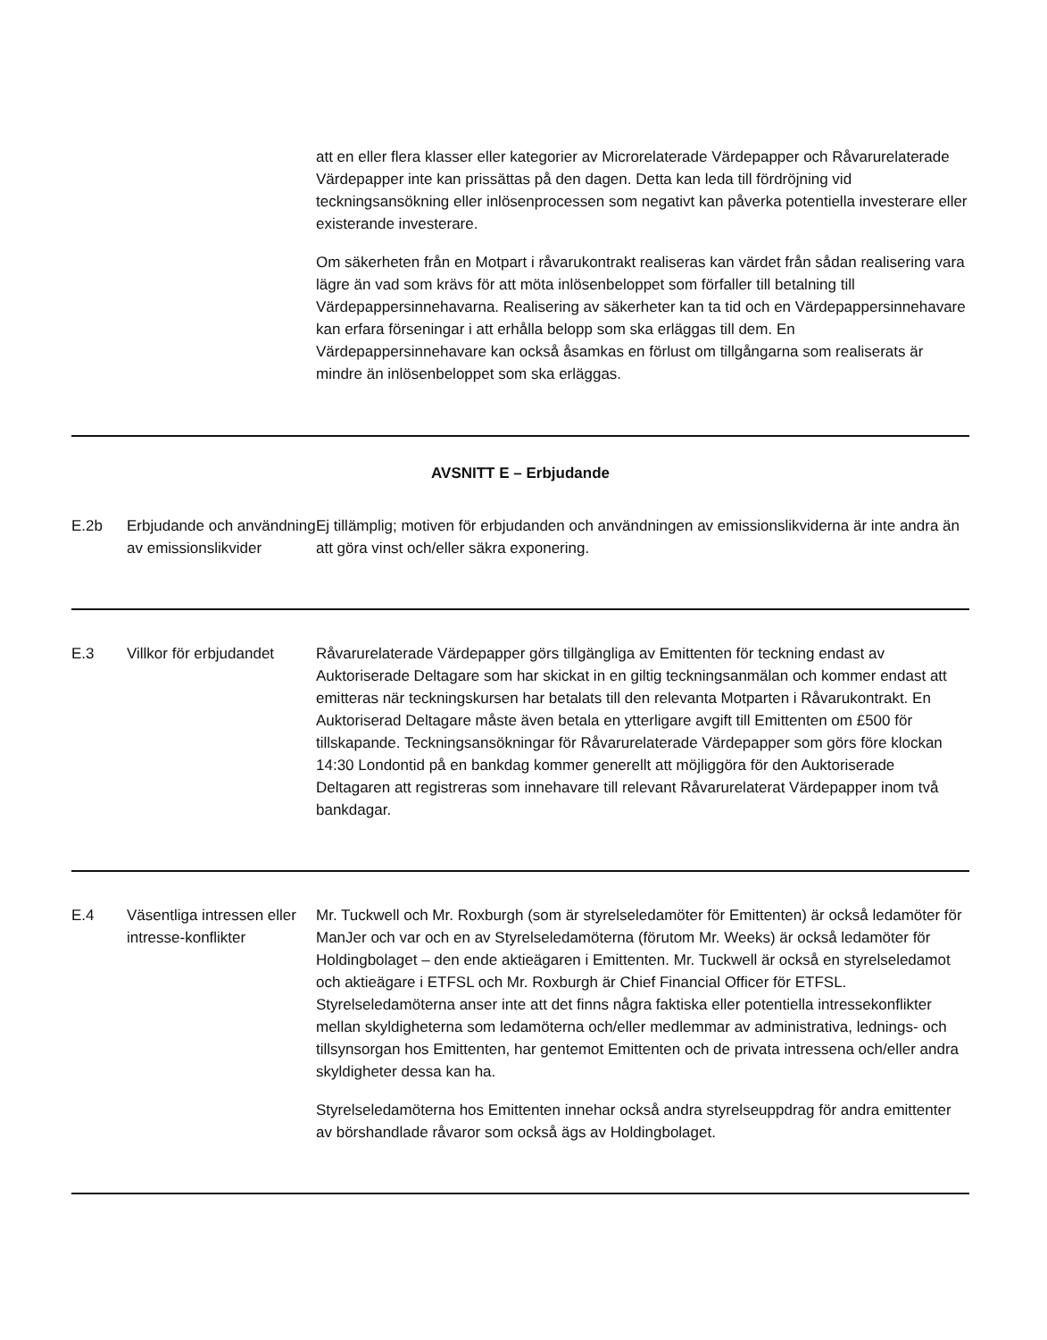att en eller flera klasser eller kategorier av Microrelaterade Värdepapper och Råvarurelaterade Värdepapper inte kan prissättas på den dagen. Detta kan leda till fördröjning vid teckningsansökning eller inlösenprocessen som negativt kan påverka potentiella investerare eller existerande investerare.
Om säkerheten från en Motpart i råvarukontrakt realiseras kan värdet från sådan realisering vara lägre än vad som krävs för att möta inlösenbeloppet som förfaller till betalning till Värdepappersinnehavarna. Realisering av säkerheter kan ta tid och en Värdepappersinnehavare kan erfara förseningar i att erhålla belopp som ska erläggas till dem. En Värdepappersinnehavare kan också åsamkas en förlust om tillgångarna som realiserats är mindre än inlösenbeloppet som ska erläggas.
| AVSNITT E – Erbjudande | | |
| E.2b | Erbjudande och användning av emissionslikvider | Ej tillämplig; motiven för erbjudanden och användningen av emissionslikviderna är inte andra än att göra vinst och/eller säkra exponering. |
| E.3 | Villkor för erbjudandet | Råvarurelaterade Värdepapper görs tillgängliga av Emittenten för teckning endast av Auktoriserade Deltagare som har skickat in en giltig teckningsanmälan och kommer endast att emitteras när teckningskursen har betalats till den relevanta Motparten i Råvarukontrakt. En Auktoriserad Deltagare måste även betala en ytterligare avgift till Emittenten om £500 för tillskapande. Teckningsansökningar för Råvarurelaterade Värdepapper som görs före klockan 14:30 Londontid på en bankdag kommer generellt att möjliggöra för den Auktoriserade Deltagaren att registreras som innehavare till relevant Råvarurelaterat Värdepapper inom två bankdagar. |
| E.4 | Väsentliga intressen eller intresse-konflikter | Mr. Tuckwell och Mr. Roxburgh (som är styrelseledamöter för Emittenten) är också ledamöter för ManJer och var och en av Styrelseledamöterna (förutom Mr. Weeks) är också ledamöter för Holdingbolaget – den ende aktieägaren i Emittenten. Mr. Tuckwell är också en styrelseledamot och aktieägare i ETFSL och Mr. Roxburgh är Chief Financial Officer för ETFSL. Styrelseledamöterna anser inte att det finns några faktiska eller potentiella intressekonflikter mellan skyldigheterna som ledamöterna och/eller medlemmar av administrativa, lednings- och tillsynsorgan hos Emittenten, har gentemot Emittenten och de privata intressena och/eller andra skyldigheter dessa kan ha. Styrelseledamöterna hos Emittenten innehar också andra styrelseuppdrag för andra emittenter av börshandlade råvaror som också ägs av Holdingbolaget. |